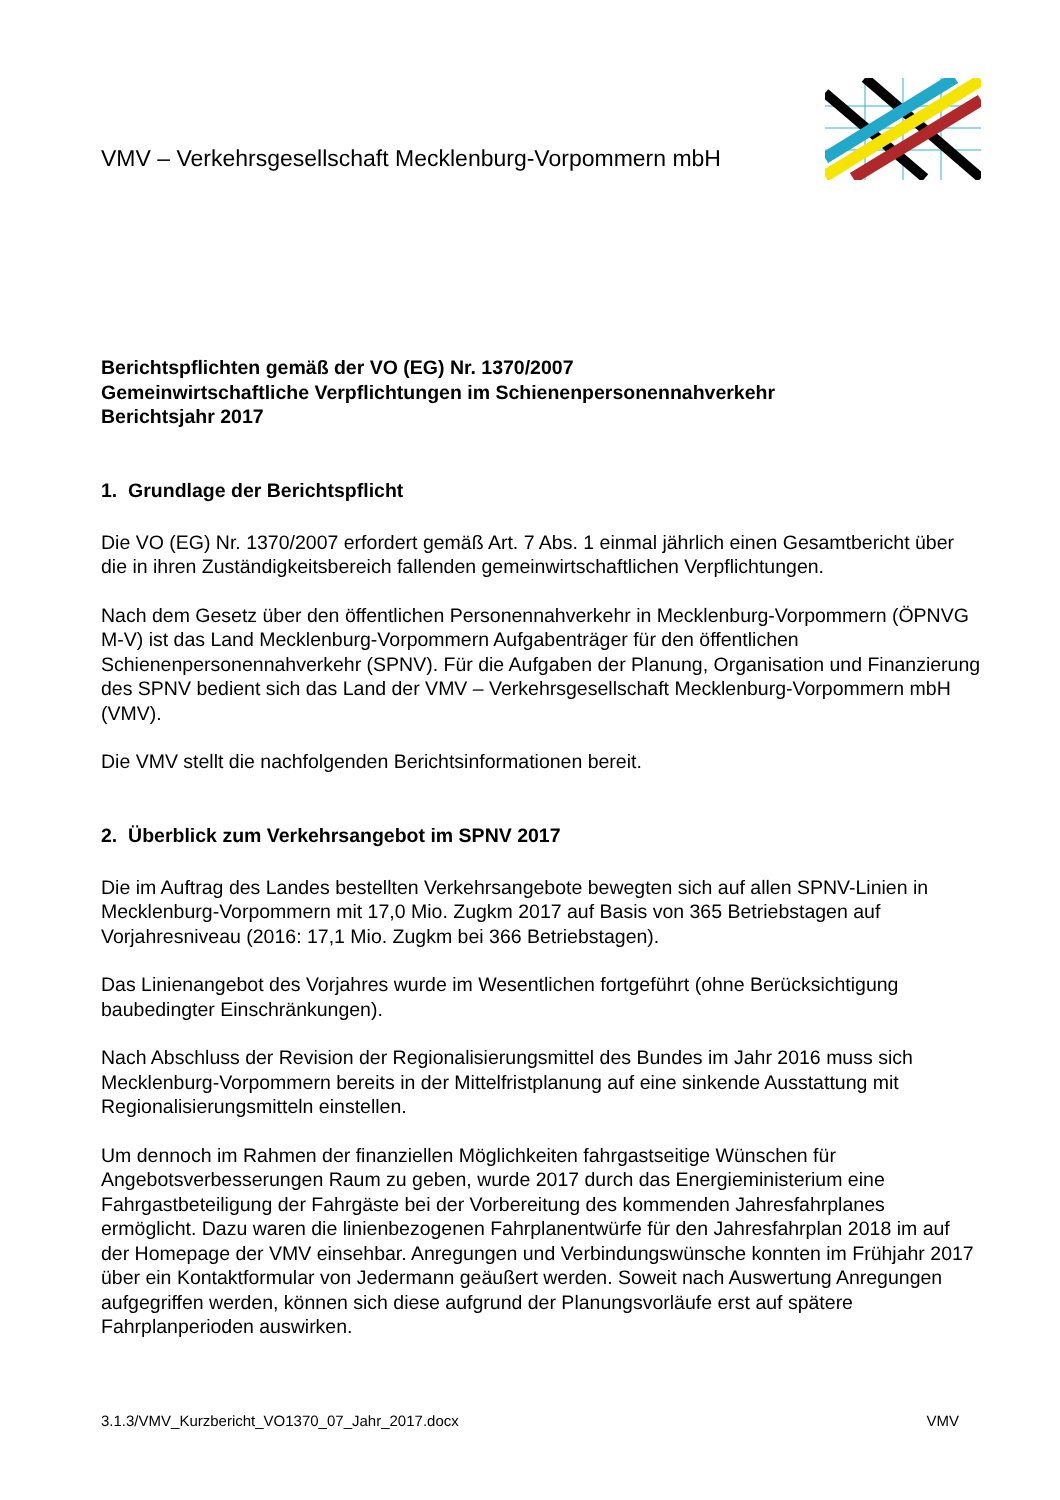VMV – Verkehrsgesellschaft Mecklenburg-Vorpommern mbH
Berichtspflichten gemäß der VO (EG) Nr. 1370/2007
Gemeinwirtschaftliche Verpflichtungen im Schienenpersonennahverkehr
Berichtsjahr 2017
1. Grundlage der Berichtspflicht
Die VO (EG) Nr. 1370/2007 erfordert gemäß Art. 7 Abs. 1 einmal jährlich einen Gesamtbericht über die in ihren Zuständigkeitsbereich fallenden gemeinwirtschaftlichen Verpflichtungen.
Nach dem Gesetz über den öffentlichen Personennahverkehr in Mecklenburg-Vorpommern (ÖPNVG M-V) ist das Land Mecklenburg-Vorpommern Aufgabenträger für den öffentlichen Schienenpersonennahverkehr (SPNV). Für die Aufgaben der Planung, Organisation und Finanzierung des SPNV bedient sich das Land der VMV – Verkehrsgesellschaft Mecklenburg-Vorpommern mbH (VMV).
Die VMV stellt die nachfolgenden Berichtsinformationen bereit.
2. Überblick zum Verkehrsangebot im SPNV 2017
Die im Auftrag des Landes bestellten Verkehrsangebote bewegten sich auf allen SPNV-Linien in Mecklenburg-Vorpommern mit 17,0 Mio. Zugkm 2017 auf Basis von 365 Betriebstagen auf Vorjahresniveau (2016: 17,1 Mio. Zugkm bei 366 Betriebstagen).
Das Linienangebot des Vorjahres wurde im Wesentlichen fortgeführt (ohne Berücksichtigung baubedingter Einschränkungen).
Nach Abschluss der Revision der Regionalisierungsmittel des Bundes im Jahr 2016 muss sich Mecklenburg-Vorpommern bereits in der Mittelfristplanung auf eine sinkende Ausstattung mit Regionalisierungsmitteln einstellen.
Um dennoch im Rahmen der finanziellen Möglichkeiten fahrgastseitige Wünschen für Angebotsverbesserungen Raum zu geben, wurde 2017 durch das Energieministerium eine Fahrgastbeteiligung der Fahrgäste bei der Vorbereitung des kommenden Jahresfahrplanes ermöglicht. Dazu waren die linienbezogenen Fahrplanentwürfe für den Jahresfahrplan 2018 im auf der Homepage der VMV einsehbar. Anregungen und Verbindungswünsche konnten im Frühjahr 2017 über ein Kontaktformular von Jedermann geäußert werden. Soweit nach Auswertung Anregungen aufgegriffen werden, können sich diese aufgrund der Planungsvorläufe erst auf spätere Fahrplanperioden auswirken.
3.1.3/VMV_Kurzbericht_VO1370_07_Jahr_2017.docx VMV